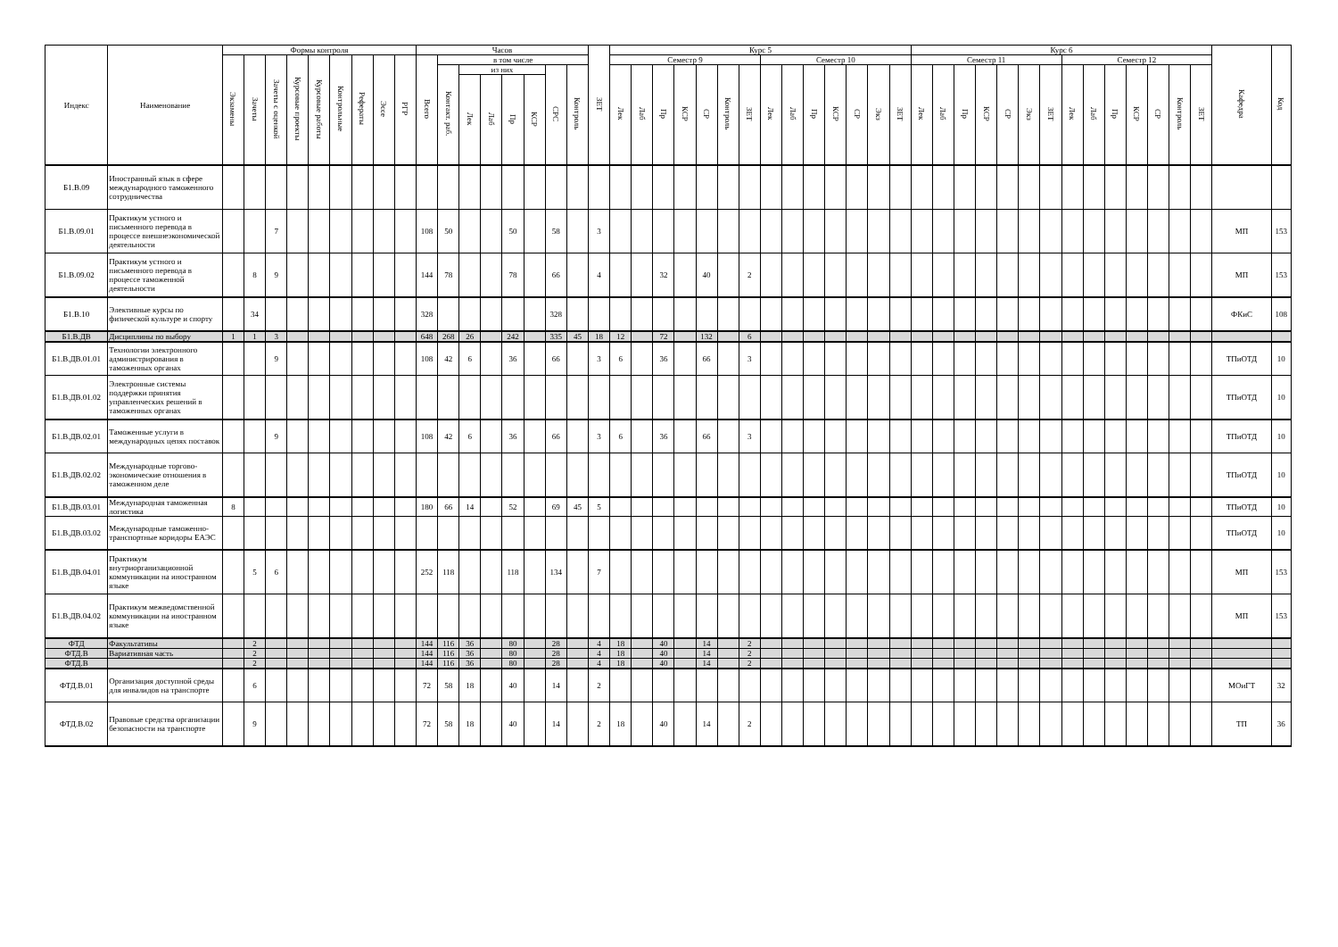| Индекс | Наименование | Формы контроля | | | | | | | | | Часов | | | | | | | | ЗЕТ | Курс 5 | | | | | | | | | | | | | | Курс 6 | | | | | | | | | | | | | | Кафедра | Код |
| --- | --- | --- | --- | --- | --- | --- | --- | --- | --- | --- | --- | --- | --- | --- | --- | --- | --- | --- | --- | --- | --- | --- | --- | --- | --- | --- | --- | --- | --- | --- | --- | --- | --- | --- | --- | --- | --- | --- | --- | --- | --- | --- | --- | --- | --- | --- | --- | --- | --- |
| | | Экзамены | Зачеты | Зачеты с оценкой | Курсовые проекты | Курсовые работы | Контрольные | Рефераты | Эссе | РГР | Всего | в том числе | | | | | | | | Семестр 9 | | | | | | | Семестр 10 | | | | | | | Семестр 11 | | | | | | | Семестр 12 | | | | | | | | |
| | | | | | | | | | | | | Контакт. раб. | из них | | | | СРС | Контроль | | Лек | Лаб | Пр | КСР | СР | Контроль | ЗЕТ | Лек | Лаб | Пр | КСР | СР | Экз | ЗЕТ | Лек | Лаб | Пр | КСР | СР | Экз | ЗЕТ | Лек | Лаб | Пр | КСР | СР | Контроль | ЗЕТ | | |
| | | | | | | | | | | | | | Лек | Лаб | Пр | КСР | | | | | | | | | | | | | | | | | | | | | | | | | | | | | | | | | |
| Б1.В.09 | Иностранный язык в сфере международного таможенного сотрудничества | | | | | | | | | | | | | | | | | | | | | | | | | | | | | | | | | | | | | | | | | | | | | | | | |
| Б1.В.09.01 | Практикум устного и письменного перевода в процессе внешнеэкономической деятельности | | | 7 | | | | | | | 108 | 50 | | | 50 | | 58 | | 3 | | | | | | | | | | | | | | | | | | | | | | | | | | | | | МП | 153 |
| Б1.В.09.02 | Практикум устного и письменного перевода в процессе таможенной деятельности | | 8 | 9 | | | | | | | 144 | 78 | | | 78 | | 66 | | 4 | | | 32 | | 40 | | 2 | | | | | | | | | | | | | | | | | | | | | | МП | 153 |
| Б1.В.10 | Элективные курсы по физической культуре и спорту | | 34 | | | | | | | | 328 | | | | | | 328 | | | | | | | | | | | | | | | | | | | | | | | | | | | | | | | ФКиС | 108 |
| Б1.В.ДВ | Дисциплины по выбору | 1 | 1 | 3 | | | | | | | 648 | 268 | 26 | | 242 | | 335 | 45 | 18 | 12 | | 72 | | 132 | | 6 | | | | | | | | | | | | | | | | | | | | | | | |
| Б1.В.ДВ.01.01 | Технологии электронного администрирования в таможенных органах | | | 9 | | | | | | | 108 | 42 | 6 | | 36 | | 66 | | 3 | 6 | | 36 | | 66 | | 3 | | | | | | | | | | | | | | | | | | | | | | ТПиОТД | 10 |
| Б1.В.ДВ.01.02 | Электронные системы поддержки принятия управленческих решений в таможенных органах | | | | | | | | | | | | | | | | | | | | | | | | | | | | | | | | | | | | | | | | | | | | | | | ТПиОТД | 10 |
| Б1.В.ДВ.02.01 | Таможенные услуги в международных цепях поставок | | | 9 | | | | | | | 108 | 42 | 6 | | 36 | | 66 | | 3 | 6 | | 36 | | 66 | | 3 | | | | | | | | | | | | | | | | | | | | | | ТПиОТД | 10 |
| Б1.В.ДВ.02.02 | Международные торгово-экономические отношения в таможенном деле | | | | | | | | | | | | | | | | | | | | | | | | | | | | | | | | | | | | | | | | | | | | | | | ТПиОТД | 10 |
| Б1.В.ДВ.03.01 | Международная таможенная логистика | 8 | | | | | | | | | 180 | 66 | 14 | | 52 | | 69 | 45 | 5 | | | | | | | | | | | | | | | | | | | | | | | | | | | | | ТПиОТД | 10 |
| Б1.В.ДВ.03.02 | Международные таможенно-транспортные коридоры ЕАЭС | | | | | | | | | | | | | | | | | | | | | | | | | | | | | | | | | | | | | | | | | | | | | | | ТПиОТД | 10 |
| Б1.В.ДВ.04.01 | Практикум внутриорганизационной коммуникации на иностранном языке | | 5 | 6 | | | | | | | 252 | 118 | | | 118 | | 134 | | 7 | | | | | | | | | | | | | | | | | | | | | | | | | | | | | МП | 153 |
| Б1.В.ДВ.04.02 | Практикум межведомственной коммуникации на иностранном языке | | | | | | | | | | | | | | | | | | | | | | | | | | | | | | | | | | | | | | | | | | | | | | | МП | 153 |
| ФТД | Факультативы | | 2 | | | | | | | | 144 | 116 | 36 | | 80 | | 28 | | 4 | 18 | | 40 | | 14 | | 2 | | | | | | | | | | | | | | | | | | | | | | | |
| ФТД.В | Вариативная часть | | 2 | | | | | | | | 144 | 116 | 36 | | 80 | | 28 | | 4 | 18 | | 40 | | 14 | | 2 | | | | | | | | | | | | | | | | | | | | | | | |
| ФТД.В | | | 2 | | | | | | | | 144 | 116 | 36 | | 80 | | 28 | | 4 | 18 | | 40 | | 14 | | 2 | | | | | | | | | | | | | | | | | | | | | | | |
| ФТД.В.01 | Организация доступной среды для инвалидов на транспорте | | 6 | | | | | | | | 72 | 58 | 18 | | 40 | | 14 | | 2 | | | | | | | | | | | | | | | | | | | | | | | | | | | | | МОиГТ | 32 |
| ФТД.В.02 | Правовые средства организации безопасности на транспорте | | 9 | | | | | | | | 72 | 58 | 18 | | 40 | | 14 | | 2 | 18 | | 40 | | 14 | | 2 | | | | | | | | | | | | | | | | | | | | | | ТП | 36 |